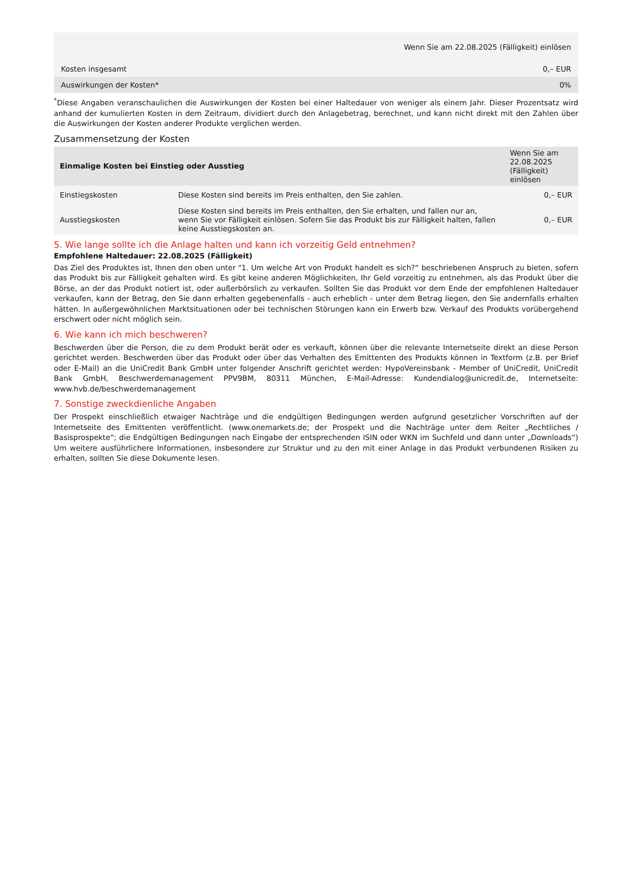| Wenn Sie am 22.08.2025 (Fälligkeit) einlösen | |
| --- | --- |
| Kosten insgesamt | 0,– EUR |
| Auswirkungen der Kosten* | 0% |
<sup>*</sup> Diese Angaben veranschaulichen die Auswirkungen der Kosten bei einer Haltedauer von weniger als einem Jahr. Dieser Prozentsatz wird anhand der kumulierten Kosten in dem Zeitraum, dividiert durch den Anlagebetrag, berechnet, und kann nicht direkt mit den Zahlen über die Auswirkungen der Kosten anderer Produkte verglichen werden.
Zusammensetzung der Kosten
| Einmalige Kosten bei Einstieg oder Ausstieg | | Wenn Sie am 22.08.2025 (Fälligkeit) einlösen |
| --- | --- | --- |
| Einstiegskosten | Diese Kosten sind bereits im Preis enthalten, den Sie zahlen. | 0,– EUR |
| Ausstiegskosten | Diese Kosten sind bereits im Preis enthalten, den Sie erhalten, und fallen nur an, wenn Sie vor Fälligkeit einlösen. Sofern Sie das Produkt bis zur Fälligkeit halten, fallen keine Ausstiegskosten an. | 0,– EUR |
5. Wie lange sollte ich die Anlage halten und kann ich vorzeitig Geld entnehmen?
Empfohlene Haltedauer: 22.08.2025 (Fälligkeit)
Das Ziel des Produktes ist, Ihnen den oben unter "1. Um welche Art von Produkt handelt es sich?“ beschriebenen Anspruch zu bieten, sofern das Produkt bis zur Fälligkeit gehalten wird. Es gibt keine anderen Möglichkeiten, Ihr Geld vorzeitig zu entnehmen, als das Produkt über die Börse, an der das Produkt notiert ist, oder außerbörslich zu verkaufen. Sollten Sie das Produkt vor dem Ende der empfohlenen Haltedauer verkaufen, kann der Betrag, den Sie dann erhalten gegebenenfalls - auch erheblich - unter dem Betrag liegen, den Sie andernfalls erhalten hätten. In außergewöhnlichen Marktsituationen oder bei technischen Störungen kann ein Erwerb bzw. Verkauf des Produkts vorübergehend erschwert oder nicht möglich sein.
6. Wie kann ich mich beschweren?
Beschwerden über die Person, die zu dem Produkt berät oder es verkauft, können über die relevante Internetseite direkt an diese Person gerichtet werden. Beschwerden über das Produkt oder über das Verhalten des Emittenten des Produkts können in Textform (z.B. per Brief oder E-Mail) an die UniCredit Bank GmbH unter folgender Anschrift gerichtet werden: HypoVereinsbank - Member of UniCredit, UniCredit Bank GmbH, Beschwerdemanagement PPV9BM, 80311 München, E-Mail-Adresse: Kundendialog@unicredit.de, Internetseite: www.hvb.de/beschwerdemanagement
7. Sonstige zweckdienliche Angaben
Der Prospekt einschließlich etwaiger Nachträge und die endgültigen Bedingungen werden aufgrund gesetzlicher Vorschriften auf der Internetseite des Emittenten veröffentlicht. (www.onemarkets.de; der Prospekt und die Nachträge unter dem Reiter „Rechtliches / Basisprospekte“; die Endgültigen Bedingungen nach Eingabe der entsprechenden ISIN oder WKN im Suchfeld und dann unter „Downloads“) Um weitere ausführlichere Informationen, insbesondere zur Struktur und zu den mit einer Anlage in das Produkt verbundenen Risiken zu erhalten, sollten Sie diese Dokumente lesen.